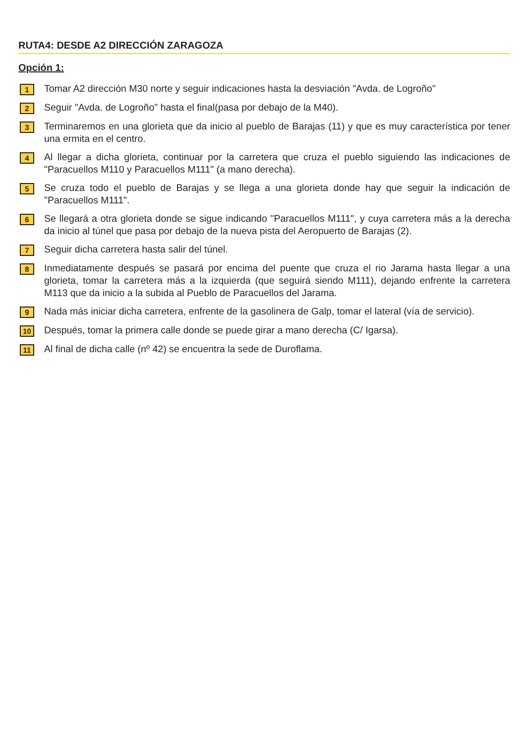RUTA4: DESDE A2 DIRECCIÓN ZARAGOZA
Opción 1:
1
Tomar A2 dirección M30 norte y seguir indicaciones hasta la desviación "Avda. de Logroño"
2
Seguir "Avda. de Logroño" hasta el final(pasa por debajo de la M40).
3
Terminaremos en una glorieta que da inicio al pueblo de Barajas (11) y que es muy característica por tener una ermita en el centro.
4
Al llegar a dicha glorieta, continuar por la carretera que cruza el pueblo siguiendo las indicaciones de "Paracuellos M110 y Paracuellos M111" (a mano derecha).
5
Se cruza todo el pueblo de Barajas y se llega a una glorieta donde hay que seguir la indicación de "Paracuellos M111".
6
Se llegará a otra glorieta donde se sigue indicando "Paracuellos M111", y cuya carretera más a la derecha da inicio al túnel que pasa por debajo de la nueva pista del Aeropuerto de Barajas (2).
7
Seguir dicha carretera hasta salir del túnel.
8
Inmediatamente después se pasará por encima del puente que cruza el rio Jarama hasta llegar a una glorieta, tomar la carretera más a la izquierda (que seguirá siendo M111), dejando enfrente la carretera M113 que da inicio a la subida al Pueblo de Paracuellos del Jarama.
9
Nada más iniciar dicha carretera, enfrente de la gasolinera de Galp, tomar el lateral (vía de servicio).
10
Después, tomar la primera calle donde se puede girar a mano derecha (C/ Igarsa).
11
Al final de dicha calle (nº 42) se encuentra la sede de Duroflama.